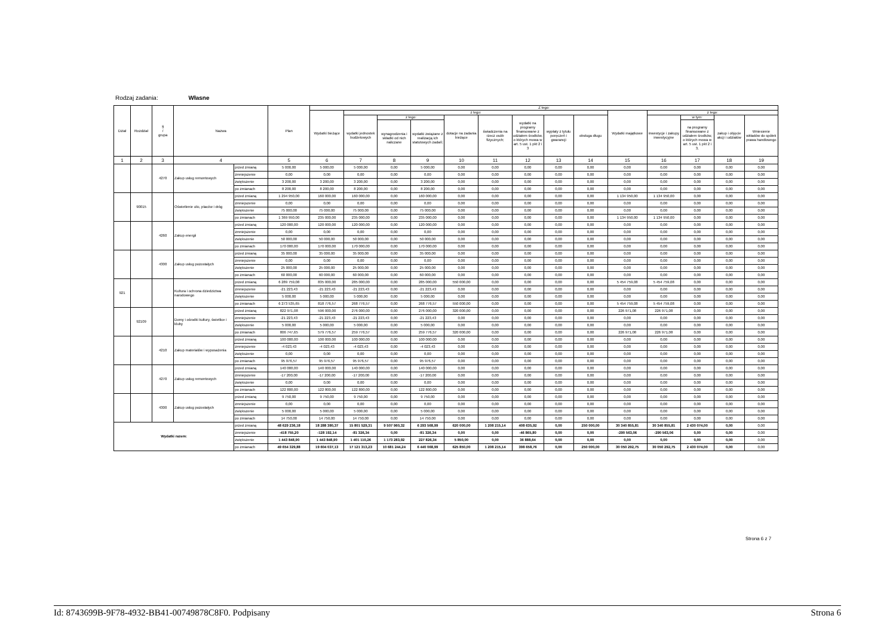Rodzaj zadania: Własne
| Dział | Rozdział | § / grupa | Nazwa | | Plan | Z tego: | | | | | | | | | | | | | |
| --- | --- | --- | --- | --- | --- | --- | --- | --- | --- | --- | --- | --- | --- | --- | --- | --- | --- | --- | --- |
| | | | | | | Wydatki bieżące | z tego: | | | | | | | | Wydatki majątkowe | z tego: | | | |
| | | | | | | | wydatki jednostek budżetowych | z tego: | | dotacje na zadania bieżące | świadczenia na rzecz osób fizycznych; | wydatki na programy finansowane z udziałem środków, o których mowa w art. 5 ust. 1 pkt 2 i 3 | wypłaty z tytułu poręczeń i gwarancji | obsługa długu | | inwestycje i zakupy inwestycyjne | w tym: | zakup i objęcie akcji i udziałów | Wniesienie wkładów do spółek prawa handlowego |
| | | | | | | | | wynagrodzenia i składki od nich naliczane | wydatki związane z realizacją ich statutowych zadań; | | | | | | | | na programy finansowane z udziałem środków, o których mowa w art. 5 ust. 1 pkt 2 i 3, | | |
| 1 | 2 | 3 | 4 | | 5 | 6 | 7 | 8 | 9 | 10 | 11 | 12 | 13 | 14 | 15 | 16 | 17 | 18 | 19 |
| | | 4270 | Zakup usług remontowych | przed zmianą | 5 000,00 | 5 000,00 | 5 000,00 | 0,00 | 5 000,00 | 0,00 | 0,00 | 0,00 | 0,00 | 0,00 | 0,00 | 0,00 | 0,00 | 0,00 | 0,00 |
| | | | | zmniejszenie | 0,00 | 0,00 | 0,00 | 0,00 | 0,00 | 0,00 | 0,00 | 0,00 | 0,00 | 0,00 | 0,00 | 0,00 | 0,00 | 0,00 | 0,00 |
| | | | | zwiększenie | 3 200,00 | 3 200,00 | 3 200,00 | 0,00 | 3 200,00 | 0,00 | 0,00 | 0,00 | 0,00 | 0,00 | 0,00 | 0,00 | 0,00 | 0,00 | 0,00 |
| | | | | po zmianach | 8 200,00 | 8 200,00 | 8 200,00 | 0,00 | 8 200,00 | 0,00 | 0,00 | 0,00 | 0,00 | 0,00 | 0,00 | 0,00 | 0,00 | 0,00 | 0,00 |
| | 90015 | | Oświetlenie ulic, placów i dróg | przed zmianą | 1 294 950,00 | 160 000,00 | 160 000,00 | 0,00 | 160 000,00 | 0,00 | 0,00 | 0,00 | 0,00 | 0,00 | 1 134 950,00 | 1 134 950,00 | 0,00 | 0,00 | 0,00 |
| | | | | zmniejszenie | 0,00 | 0,00 | 0,00 | 0,00 | 0,00 | 0,00 | 0,00 | 0,00 | 0,00 | 0,00 | 0,00 | 0,00 | 0,00 | 0,00 | 0,00 |
| | | | | zwiększenie | 75 000,00 | 75 000,00 | 75 000,00 | 0,00 | 75 000,00 | 0,00 | 0,00 | 0,00 | 0,00 | 0,00 | 0,00 | 0,00 | 0,00 | 0,00 | 0,00 |
| | | | | po zmianach | 1 369 950,00 | 235 000,00 | 235 000,00 | 0,00 | 235 000,00 | 0,00 | 0,00 | 0,00 | 0,00 | 0,00 | 1 134 950,00 | 1 134 950,00 | 0,00 | 0,00 | 0,00 |
| | | 4260 | Zakup energii | przed zmianą | 120 000,00 | 120 000,00 | 120 000,00 | 0,00 | 120 000,00 | 0,00 | 0,00 | 0,00 | 0,00 | 0,00 | 0,00 | 0,00 | 0,00 | 0,00 | 0,00 |
| | | | | zmniejszenie | 0,00 | 0,00 | 0,00 | 0,00 | 0,00 | 0,00 | 0,00 | 0,00 | 0,00 | 0,00 | 0,00 | 0,00 | 0,00 | 0,00 | 0,00 |
| | | | | zwiększenie | 50 000,00 | 50 000,00 | 50 000,00 | 0,00 | 50 000,00 | 0,00 | 0,00 | 0,00 | 0,00 | 0,00 | 0,00 | 0,00 | 0,00 | 0,00 | 0,00 |
| | | | | po zmianach | 170 000,00 | 170 000,00 | 170 000,00 | 0,00 | 170 000,00 | 0,00 | 0,00 | 0,00 | 0,00 | 0,00 | 0,00 | 0,00 | 0,00 | 0,00 | 0,00 |
| | | 4300 | Zakup usług pozostałych | przed zmianą | 35 000,00 | 35 000,00 | 35 000,00 | 0,00 | 35 000,00 | 0,00 | 0,00 | 0,00 | 0,00 | 0,00 | 0,00 | 0,00 | 0,00 | 0,00 | 0,00 |
| | | | | zmniejszenie | 0,00 | 0,00 | 0,00 | 0,00 | 0,00 | 0,00 | 0,00 | 0,00 | 0,00 | 0,00 | 0,00 | 0,00 | 0,00 | 0,00 | 0,00 |
| | | | | zwiększenie | 25 000,00 | 25 000,00 | 25 000,00 | 0,00 | 25 000,00 | 0,00 | 0,00 | 0,00 | 0,00 | 0,00 | 0,00 | 0,00 | 0,00 | 0,00 | 0,00 |
| | | | | po zmianach | 60 000,00 | 60 000,00 | 60 000,00 | 0,00 | 60 000,00 | 0,00 | 0,00 | 0,00 | 0,00 | 0,00 | 0,00 | 0,00 | 0,00 | 0,00 | 0,00 |
| 921 | | | Kultura i ochrona dziedzictwa narodowego | przed zmianą | 6 289 759,08 | 835 000,00 | 285 000,00 | 0,00 | 285 000,00 | 550 000,00 | 0,00 | 0,00 | 0,00 | 0,00 | 5 454 759,08 | 5 454 759,08 | 0,00 | 0,00 | 0,00 |
| | | | | zmniejszenie | -21 223,43 | -21 223,43 | -21 223,43 | 0,00 | -21 223,43 | 0,00 | 0,00 | 0,00 | 0,00 | 0,00 | 0,00 | 0,00 | 0,00 | 0,00 | 0,00 |
| | | | | zwiększenie | 5 000,00 | 5 000,00 | 5 000,00 | 0,00 | 5 000,00 | 0,00 | 0,00 | 0,00 | 0,00 | 0,00 | 0,00 | 0,00 | 0,00 | 0,00 | 0,00 |
| | | | | po zmianach | 6 273 535,65 | 818 776,57 | 268 776,57 | 0,00 | 268 776,57 | 550 000,00 | 0,00 | 0,00 | 0,00 | 0,00 | 5 454 759,08 | 5 454 759,08 | 0,00 | 0,00 | 0,00 |
| | 92109 | | Domy i ośrodki kultury, świetlice i kluby | przed zmianą | 822 971,08 | 596 000,00 | 276 000,00 | 0,00 | 276 000,00 | 320 000,00 | 0,00 | 0,00 | 0,00 | 0,00 | 226 971,08 | 226 971,08 | 0,00 | 0,00 | 0,00 |
| | | | | zmniejszenie | -21 223,43 | -21 223,43 | -21 223,43 | 0,00 | -21 223,43 | 0,00 | 0,00 | 0,00 | 0,00 | 0,00 | 0,00 | 0,00 | 0,00 | 0,00 | 0,00 |
| | | | | zwiększenie | 5 000,00 | 5 000,00 | 5 000,00 | 0,00 | 5 000,00 | 0,00 | 0,00 | 0,00 | 0,00 | 0,00 | 0,00 | 0,00 | 0,00 | 0,00 | 0,00 |
| | | | | po zmianach | 806 747,65 | 579 776,57 | 259 776,57 | 0,00 | 259 776,57 | 320 000,00 | 0,00 | 0,00 | 0,00 | 0,00 | 226 971,08 | 226 971,08 | 0,00 | 0,00 | 0,00 |
| | | 4210 | Zakup materiałów i wyposażenia | przed zmianą | 100 000,00 | 100 000,00 | 100 000,00 | 0,00 | 100 000,00 | 0,00 | 0,00 | 0,00 | 0,00 | 0,00 | 0,00 | 0,00 | 0,00 | 0,00 | 0,00 |
| | | | | zmniejszenie | -4 023,43 | -4 023,43 | -4 023,43 | 0,00 | -4 023,43 | 0,00 | 0,00 | 0,00 | 0,00 | 0,00 | 0,00 | 0,00 | 0,00 | 0,00 | 0,00 |
| | | | | zwiększenie | 0,00 | 0,00 | 0,00 | 0,00 | 0,00 | 0,00 | 0,00 | 0,00 | 0,00 | 0,00 | 0,00 | 0,00 | 0,00 | 0,00 | 0,00 |
| | | | | po zmianach | 95 976,57 | 95 976,57 | 95 976,57 | 0,00 | 95 976,57 | 0,00 | 0,00 | 0,00 | 0,00 | 0,00 | 0,00 | 0,00 | 0,00 | 0,00 | 0,00 |
| | | 4270 | Zakup usług remontowych | przed zmianą | 140 000,00 | 140 000,00 | 140 000,00 | 0,00 | 140 000,00 | 0,00 | 0,00 | 0,00 | 0,00 | 0,00 | 0,00 | 0,00 | 0,00 | 0,00 | 0,00 |
| | | | | zmniejszenie | -17 200,00 | -17 200,00 | -17 200,00 | 0,00 | -17 200,00 | 0,00 | 0,00 | 0,00 | 0,00 | 0,00 | 0,00 | 0,00 | 0,00 | 0,00 | 0,00 |
| | | | | zwiększenie | 0,00 | 0,00 | 0,00 | 0,00 | 0,00 | 0,00 | 0,00 | 0,00 | 0,00 | 0,00 | 0,00 | 0,00 | 0,00 | 0,00 | 0,00 |
| | | | | po zmianach | 122 800,00 | 122 800,00 | 122 800,00 | 0,00 | 122 800,00 | 0,00 | 0,00 | 0,00 | 0,00 | 0,00 | 0,00 | 0,00 | 0,00 | 0,00 | 0,00 |
| | | 4300 | Zakup usług pozostałych | przed zmianą | 9 750,00 | 9 750,00 | 9 750,00 | 0,00 | 9 750,00 | 0,00 | 0,00 | 0,00 | 0,00 | 0,00 | 0,00 | 0,00 | 0,00 | 0,00 | 0,00 |
| | | | | zmniejszenie | 0,00 | 0,00 | 0,00 | 0,00 | 0,00 | 0,00 | 0,00 | 0,00 | 0,00 | 0,00 | 0,00 | 0,00 | 0,00 | 0,00 | 0,00 |
| | | | | zwiększenie | 5 000,00 | 5 000,00 | 5 000,00 | 0,00 | 5 000,00 | 0,00 | 0,00 | 0,00 | 0,00 | 0,00 | 0,00 | 0,00 | 0,00 | 0,00 | 0,00 |
| | | | | po zmianach | 14 750,00 | 14 750,00 | 14 750,00 | 0,00 | 14 750,00 | 0,00 | 0,00 | 0,00 | 0,00 | 0,00 | 0,00 | 0,00 | 0,00 | 0,00 | 0,00 |
| Wydatki razem: | | | | przed zmianą | 48 629 236,18 | 18 288 380,37 | 15 801 529,31 | 9 507 960,32 | 6 293 568,99 | 620 000,00 | 1 208 215,14 | 408 635,92 | 0,00 | 250 000,00 | 30 340 855,81 | 30 340 855,81 | 2 430 074,00 | 0,00 | 0,00 |
| | | | | zmniejszenie | -418 755,20 | -128 192,14 | -81 326,34 | 0,00 | -81 326,34 | 0,00 | 0,00 | -46 865,80 | 0,00 | 0,00 | -290 563,06 | -290 563,06 | 0,00 | 0,00 | 0,00 |
| | | | | zwiększenie | 1 443 848,90 | 1 443 848,90 | 1 401 110,26 | 1 173 283,92 | 227 826,34 | 5 850,00 | 0,00 | 36 888,64 | 0,00 | 0,00 | 0,00 | 0,00 | 0,00 | 0,00 | 0,00 |
| | | | | po zmianach | 49 654 329,88 | 19 604 037,13 | 17 121 313,23 | 10 681 244,24 | 6 440 068,99 | 625 850,00 | 1 208 215,14 | 398 658,76 | 0,00 | 250 000,00 | 30 050 292,75 | 30 050 292,75 | 2 430 074,00 | 0,00 | 0,00 |
Strona 6 z 7
Id: 8743699B-9F78-4932-BB41-00749878C8F0. Podpisany Strona 6